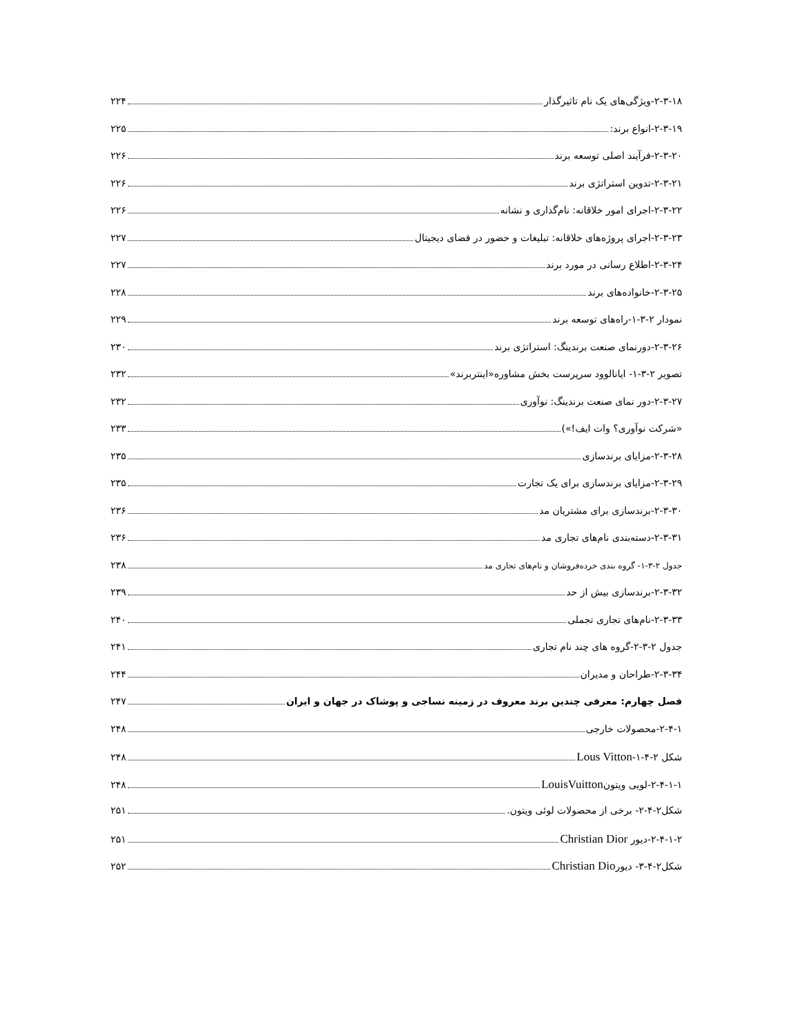۲-۳-۱۸-ویژگی‌های یک نام تاثیرگذار ۲۲۴
۲-۳-۱۹-انواع برند: ۲۲۵
۲-۳-۲۰-فرآیند اصلی توسعه برند ۲۲۶
۲-۳-۲۱-تدوین استراتژی برند ۲۲۶
۲-۳-۲۲-اجرای امور خلاقانه: نام‌گذاری و نشانه ۲۲۶
۲-۳-۲۳-اجرای پروژه‌های خلاقانه: تبلیغات و حضور در فضای دیجیتال ۲۲۷
۲-۳-۲۴-اطلاع رسانی در مورد برند ۲۲۷
۲-۳-۲۵-خانواده‌های برند ۲۲۸
نمودار ۲-۳-۱-راه‌های توسعه برند ۲۲۹
۲-۳-۲۶-دورنمای صنعت برندینگ: استراتژی برند ۲۳۰
تصویر ۲-۳-۱- ایانالوود سرپرست بخش مشاوره«اینتربرند» ۲۳۲
۲-۳-۲۷-دور نمای صنعت برندینگ: نوآوری ۲۳۲
«شرکت نوآوری؟ وات ایف!») ۲۳۳
۲-۳-۲۸-مزایای برندسازی ۲۳۵
۲-۳-۲۹-مزایای برندسازی برای یک تجارت ۲۳۵
۲-۳-۳۰-برندسازی برای مشتریان مد ۲۳۶
۲-۳-۳۱-دسته‌بندی نام‌های تجاری مد ۲۳۶
جدول ۲-۳-۱- گروه بندی خرده‌فروشان و نام‌های تجاری مد ۲۳۸
۲-۳-۳۲-برندسازی بیش از حد ۲۳۹
۲-۳-۳۳-نام‌های تجاری تجملی ۲۴۰
جدول ۲-۳-۲-گروه های چند نام تجاری ۲۴۱
۲-۳-۳۴-طراحان و مدیران ۲۴۴
فصل چهارم: معرفی چندین برند معروف در زمینه نساجی و پوشاک در جهان و ایران ۲۴۷
۲-۴-۱-محصولات خارجی ۲۴۸
شکل ۲-۴-۱-Lous Vitton ۲۴۸
۲-۴-۱-۱-لویی ویتونLouisVuitton ۲۴۸
شکل۲-۴-۲- برخی از محصولات لوئی ویتون. ۲۵۱
۲-۴-۱-۲-دیور Christian Dior ۲۵۱
شکل۲-۴-۳- دیورChristian Dio ۲۵۲